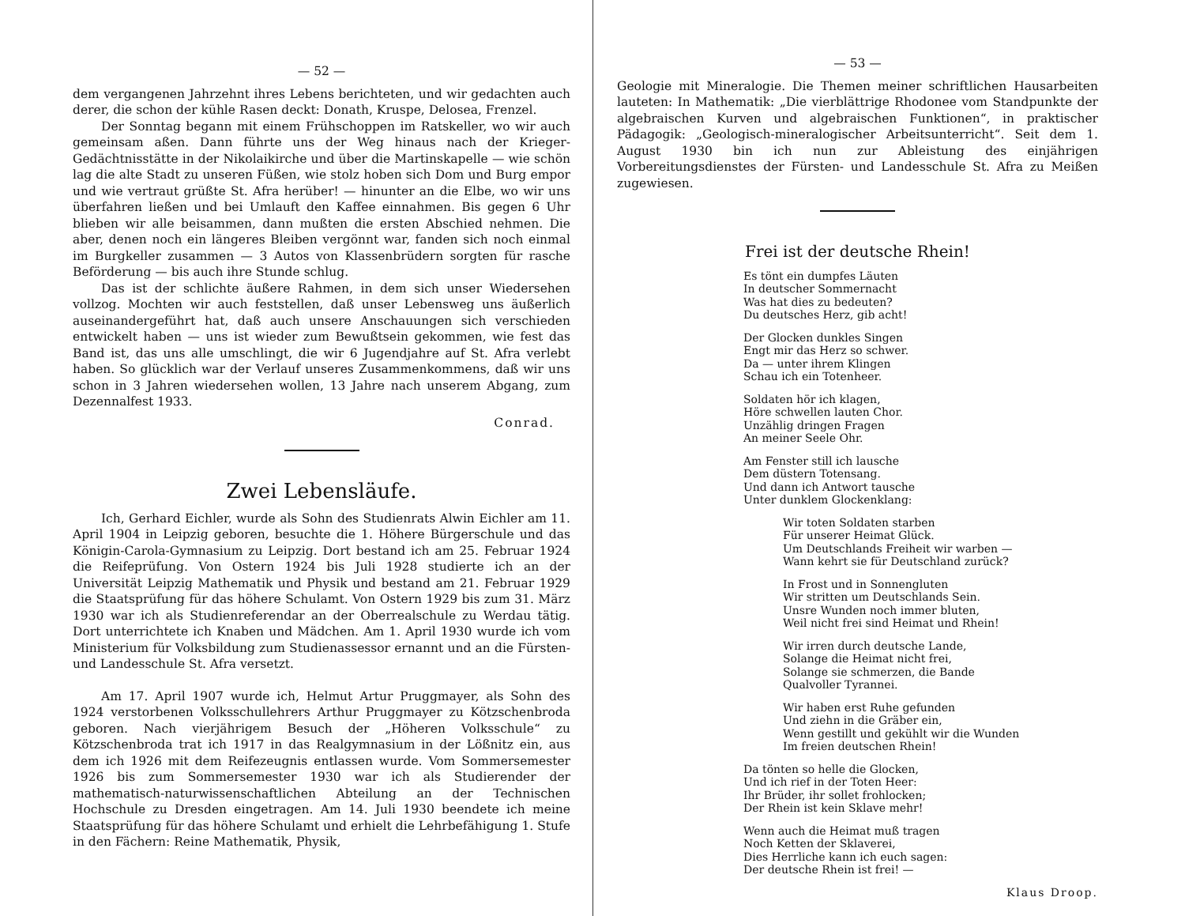— 52 —
dem vergangenen Jahrzehnt ihres Lebens berichteten, und wir gedachten auch derer, die schon der kühle Rasen deckt: Donath, Kruspe, Delosea, Frenzel.
Der Sonntag begann mit einem Frühschoppen im Ratskeller, wo wir auch gemeinsam aßen. Dann führte uns der Weg hinaus nach der Krieger-Gedächtnisstätte in der Nikolaikirche und über die Martinskapelle — wie schön lag die alte Stadt zu unseren Füßen, wie stolz hoben sich Dom und Burg empor und wie vertraut grüßte St. Afra herüber! — hinunter an die Elbe, wo wir uns überfahren ließen und bei Umlauft den Kaffee einnahmen. Bis gegen 6 Uhr blieben wir alle beisammen, dann mußten die ersten Abschied nehmen. Die aber, denen noch ein längeres Bleiben vergönnt war, fanden sich noch einmal im Burgkeller zusammen — 3 Autos von Klassenbrüdern sorgten für rasche Beförderung — bis auch ihre Stunde schlug.
Das ist der schlichte äußere Rahmen, in dem sich unser Wiedersehen vollzog. Mochten wir auch feststellen, daß unser Lebensweg uns äußerlich auseinandergeführt hat, daß auch unsere Anschauungen sich verschieden entwickelt haben — uns ist wieder zum Bewußtsein gekommen, wie fest das Band ist, das uns alle umschlingt, die wir 6 Jugendjahre auf St. Afra verlebt haben. So glücklich war der Verlauf unseres Zusammenkommens, daß wir uns schon in 3 Jahren wiedersehen wollen, 13 Jahre nach unserem Abgang, zum Dezennalfest 1933.
Conrad.
Zwei Lebensläufe.
Ich, Gerhard Eichler, wurde als Sohn des Studienrats Alwin Eichler am 11. April 1904 in Leipzig geboren, besuchte die 1. Höhere Bürgerschule und das Königin-Carola-Gymnasium zu Leipzig. Dort bestand ich am 25. Februar 1924 die Reifeprüfung. Von Ostern 1924 bis Juli 1928 studierte ich an der Universität Leipzig Mathematik und Physik und bestand am 21. Februar 1929 die Staatsprüfung für das höhere Schulamt. Von Ostern 1929 bis zum 31. März 1930 war ich als Studienreferendar an der Oberrealschule zu Werdau tätig. Dort unterrichtete ich Knaben und Mädchen. Am 1. April 1930 wurde ich vom Ministerium für Volksbildung zum Studienassessor ernannt und an die Fürsten- und Landesschule St. Afra versetzt.
Am 17. April 1907 wurde ich, Helmut Artur Pruggmayer, als Sohn des 1924 verstorbenen Volksschullehrers Arthur Pruggmayer zu Kötzschenbroda geboren. Nach vierjährigem Besuch der „Höheren Volksschule“ zu Kötzschenbroda trat ich 1917 in das Realgymnasium in der Lößnitz ein, aus dem ich 1926 mit dem Reifezeugnis entlassen wurde. Vom Sommersemester 1926 bis zum Sommersemester 1930 war ich als Studierender der mathematisch-naturwissenschaftlichen Abteilung an der Technischen Hochschule zu Dresden eingetragen. Am 14. Juli 1930 beendete ich meine Staatsprüfung für das höhere Schulamt und erhielt die Lehrbefähigung 1. Stufe in den Fächern: Reine Mathematik, Physik,
— 53 —
Geologie mit Mineralogie. Die Themen meiner schriftlichen Hausarbeiten lauteten: In Mathematik: „Die vierblättrige Rhodonee vom Standpunkte der algebraischen Kurven und algebraischen Funktionen“, in praktischer Pädagogik: „Geologisch-mineralogischer Arbeitsunterricht“. Seit dem 1. August 1930 bin ich nun zur Ableistung des einjährigen Vorbereitungsdienstes der Fürsten- und Landesschule St. Afra zu Meißen zugewiesen.
Frei ist der deutsche Rhein!
Es tönt ein dumpfes Läuten
In deutscher Sommernacht
Was hat dies zu bedeuten?
Du deutsches Herz, gib acht!
Der Glocken dunkles Singen
Engt mir das Herz so schwer.
Da — unter ihrem Klingen
Schau ich ein Totenheer.
Soldaten hör ich klagen,
Höre schwellen lauten Chor.
Unzählig dringen Fragen
An meiner Seele Ohr.
Am Fenster still ich lausche
Dem düstern Totensang.
Und dann ich Antwort tausche
Unter dunklem Glockenklang:
Wir toten Soldaten starben
Für unserer Heimat Glück.
Um Deutschlands Freiheit wir warben —
Wann kehrt sie für Deutschland zurück?
In Frost und in Sonnengluten
Wir stritten um Deutschlands Sein.
Unsre Wunden noch immer bluten,
Weil nicht frei sind Heimat und Rhein!
Wir irren durch deutsche Lande,
Solange die Heimat nicht frei,
Solange sie schmerzen, die Bande
Qualvoller Tyrannei.
Wir haben erst Ruhe gefunden
Und ziehn in die Gräber ein,
Wenn gestillt und gekühlt wir die Wunden
Im freien deutschen Rhein!
Da tönten so helle die Glocken,
Und ich rief in der Toten Heer:
Ihr Brüder, ihr sollet frohlocken;
Der Rhein ist kein Sklave mehr!
Wenn auch die Heimat muß tragen
Noch Ketten der Sklaverei,
Dies Herrliche kann ich euch sagen:
Der deutsche Rhein ist frei! —
Klaus Droop.